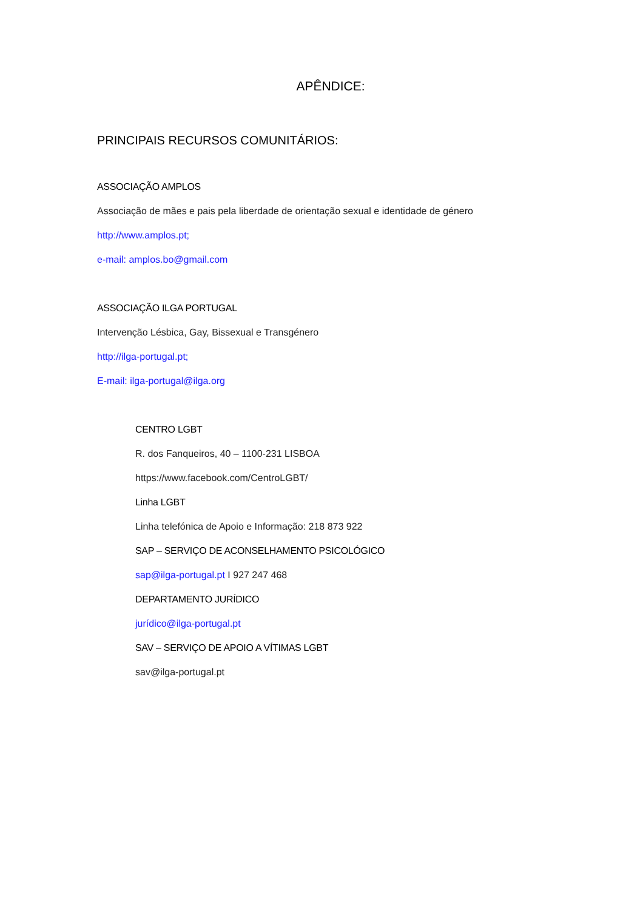APÊNDICE:
PRINCIPAIS RECURSOS COMUNITÁRIOS:
ASSOCIAÇÃO AMPLOS
Associação de mães e pais pela liberdade de orientação sexual e identidade de género
http://www.amplos.pt;
e-mail: amplos.bo@gmail.com
ASSOCIAÇÃO ILGA PORTUGAL
Intervenção Lésbica, Gay, Bissexual e Transgénero
http://ilga-portugal.pt;
E-mail: ilga-portugal@ilga.org
CENTRO LGBT
R. dos Fanqueiros, 40 – 1100-231 LISBOA
https://www.facebook.com/CentroLGBT/
Linha LGBT
Linha telefónica de Apoio e Informação: 218 873 922
SAP – SERVIÇO DE ACONSELHAMENTO PSICOLÓGICO
sap@ilga-portugal.pt I 927 247 468
DEPARTAMENTO JURÍDICO
jurídico@ilga-portugal.pt
SAV – SERVIÇO DE APOIO A VÍTIMAS LGBT
sav@ilga-portugal.pt